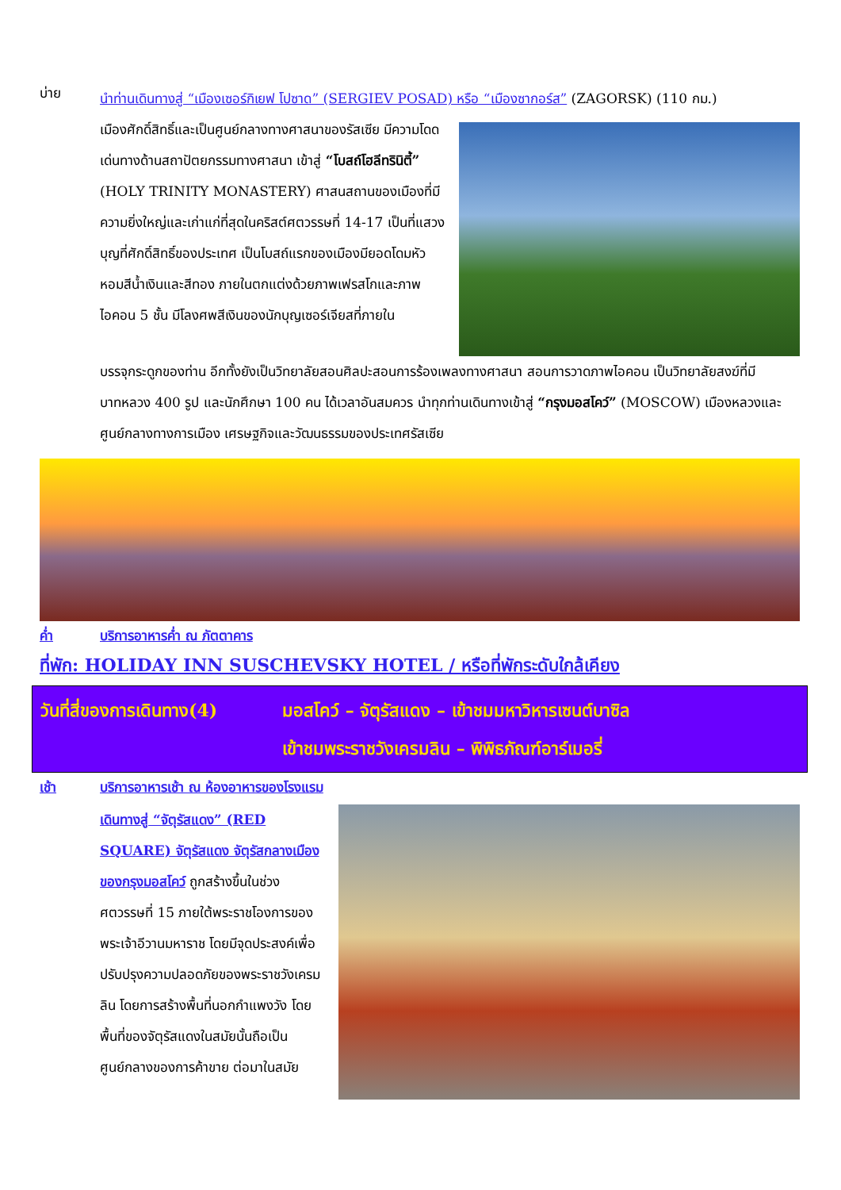บ่าย
นำท่านเดินทางสู่ “เมืองเซอร์กิเยฟ โปซาด” (SERGIEV POSAD) หรือ “เมืองซากอร์ส” (ZAGORSK) (110 กม.)
เมืองศักดิ์สิทธิ์และเป็นศูนย์กลางทางศาสนาของรัสเซีย มีความโดดเด่นทางด้านสถาปัตยกรรมทางศาสนา เข้าสู่ “โบสถ์โฮลีทรินิตี้” (HOLY TRINITY MONASTERY) ศาสนสถานของเมืองที่มีความยิ่งใหญ่และเก่าแก่ที่สุดในคริสต์ศตวรรษที่ 14-17 เป็นที่แสวงบุญที่ศักดิ์สิทธิ์ของประเทศ เป็นโบสถ์แรกของเมืองมียอดโดมหัวหอมสีน้ำเงินและสีทอง ภายในตกแต่งด้วยภาพเฟรสโกและภาพไอคอน 5 ชั้น มีโลงศพสีเงินของนักบุญเซอร์เจียสที่ภายใน
บรรจุกระดูกของท่าน อีกทั้งยังเป็นวิทยาลัยสอนศิลปะสอนการร้องเพลงทางศาสนา สอนการวาดภาพไอคอน เป็นวิทยาลัยสงฆ์ที่มีบาทหลวง 400 รูป และนักศึกษา 100 คน ได้เวลาอันสมควร นำทุกท่านเดินทางเข้าสู่ “กรุงมอสโคว์” (MOSCOW) เมืองหลวงและศูนย์กลางทางการเมือง เศรษฐกิจและวัฒนธรรมของประเทศรัสเซีย
ค่ำ บริการอาหารค่ำ ณ ภัตตาคาร
ที่พัก: HOLIDAY INN SUSCHEVSKY HOTEL / หรือที่พักระดับใกล้เคียง
วันที่สี่ของการเดินทาง(4)
มอสโคว์ – จัตุรัสแดง – เข้าชมมหาวิหารเซนต์บาซิล
เข้าชมพระราชวังเครมลิน – พิพิธภัณฑ์อาร์เมอรี่
เช้า บริการอาหารเช้า ณ ห้องอาหารของโรงแรม
เดินทางสู่ “จัตุรัสแดง” (RED SQUARE) จัตุรัสแดง จัตุรัสกลางเมืองของกรุงมอสโคว์ ถูกสร้างขึ้นในช่วงศตวรรษที่ 15 ภายใต้พระราชโองการของพระเจ้าอีวานมหาราช โดยมีจุดประสงค์เพื่อปรับปรุงความปลอดภัยของพระราชวังเครมลิน โดยการสร้างพื้นที่นอกกำแพงวัง โดยพื้นที่ของจัตุรัสแดงในสมัยนั้นถือเป็นศูนย์กลางของการค้าขาย ต่อมาในสมัย